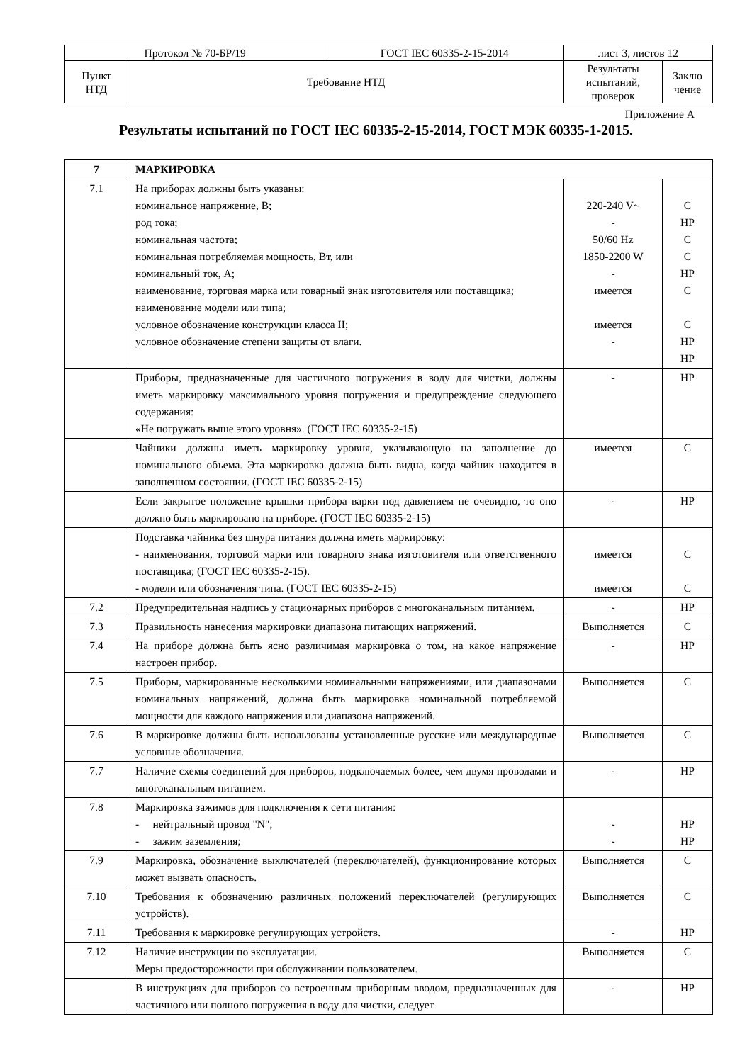| Протокол № 70-БР/19 | | ГОСТ IEC 60335-2-15-2014 | лист 3, листов 12 | |
| Пункт НТД | Требование НТД | | Результаты испытаний, проверок | Заклю чение |
Приложение А
Результаты испытаний по ГОСТ IEC 60335-2-15-2014, ГОСТ МЭК 60335-1-2015.
| 7 | МАРКИРОВКА | | |
| --- | --- | --- | --- |
| 7.1 | На приборах должны быть указаны: номинальное напряжение, В; род тока; номинальная частота; номинальная потребляемая мощность, Вт, или номинальный ток, А; наименование, торговая марка или товарный знак изготовителя или поставщика; наименование модели или типа; условное обозначение конструкции класса II; условное обозначение степени защиты от влаги. | 220-240 V~ - 50/60 Hz 1850-2200 W - имеется имеется - | С НР С С НР С С НР НР |
| | Приборы, предназначенные для частичного погружения в воду для чистки, должны иметь маркировку максимального уровня погружения и предупреждение следующего содержания: «Не погружать выше этого уровня». (ГОСТ IEC 60335-2-15) | - | НР |
| | Чайники должны иметь маркировку уровня, указывающую на заполнение до номинального объема. Эта маркировка должна быть видна, когда чайник находится в заполненном состоянии. (ГОСТ IEC 60335-2-15) | имеется | С |
| | Если закрытое положение крышки прибора варки под давлением не очевидно, то оно должно быть маркировано на приборе. (ГОСТ IEC 60335-2-15) | - | НР |
| | Подставка чайника без шнура питания должна иметь маркировку: - наименования, торговой марки или товарного знака изготовителя или ответственного поставщика; (ГОСТ IEC 60335-2-15). - модели или обозначения типа. (ГОСТ IEC 60335-2-15) | имеется имеется | С С |
| 7.2 | Предупредительная надпись у стационарных приборов с многоканальным питанием. | - | НР |
| 7.3 | Правильность нанесения маркировки диапазона питающих напряжений. | Выполняется | С |
| 7.4 | На приборе должна быть ясно различимая маркировка о том, на какое напряжение настроен прибор. | - | НР |
| 7.5 | Приборы, маркированные несколькими номинальными напряжениями, или диапазонами номинальных напряжений, должна быть маркировка номинальной потребляемой мощности для каждого напряжения или диапазона напряжений. | Выполняется | С |
| 7.6 | В маркировке должны быть использованы установленные русские или международные условные обозначения. | Выполняется | С |
| 7.7 | Наличие схемы соединений для приборов, подключаемых более, чем двумя проводами и многоканальным питанием. | - | НР |
| 7.8 | Маркировка зажимов для подключения к сети питания: - нейтральный провод "N"; - зажим заземления; | - - | НР НР |
| 7.9 | Маркировка, обозначение выключателей (переключателей), функционирование которых может вызвать опасность. | Выполняется | С |
| 7.10 | Требования к обозначению различных положений переключателей (регулирующих устройств). | Выполняется | С |
| 7.11 | Требования к маркировке регулирующих устройств. | - | НР |
| 7.12 | Наличие инструкции по эксплуатации. Меры предосторожности при обслуживании пользователем. | Выполняется | С |
| | В инструкциях для приборов со встроенным приборным вводом, предназначенных для частичного или полного погружения в воду для чистки, следует | - | НР |